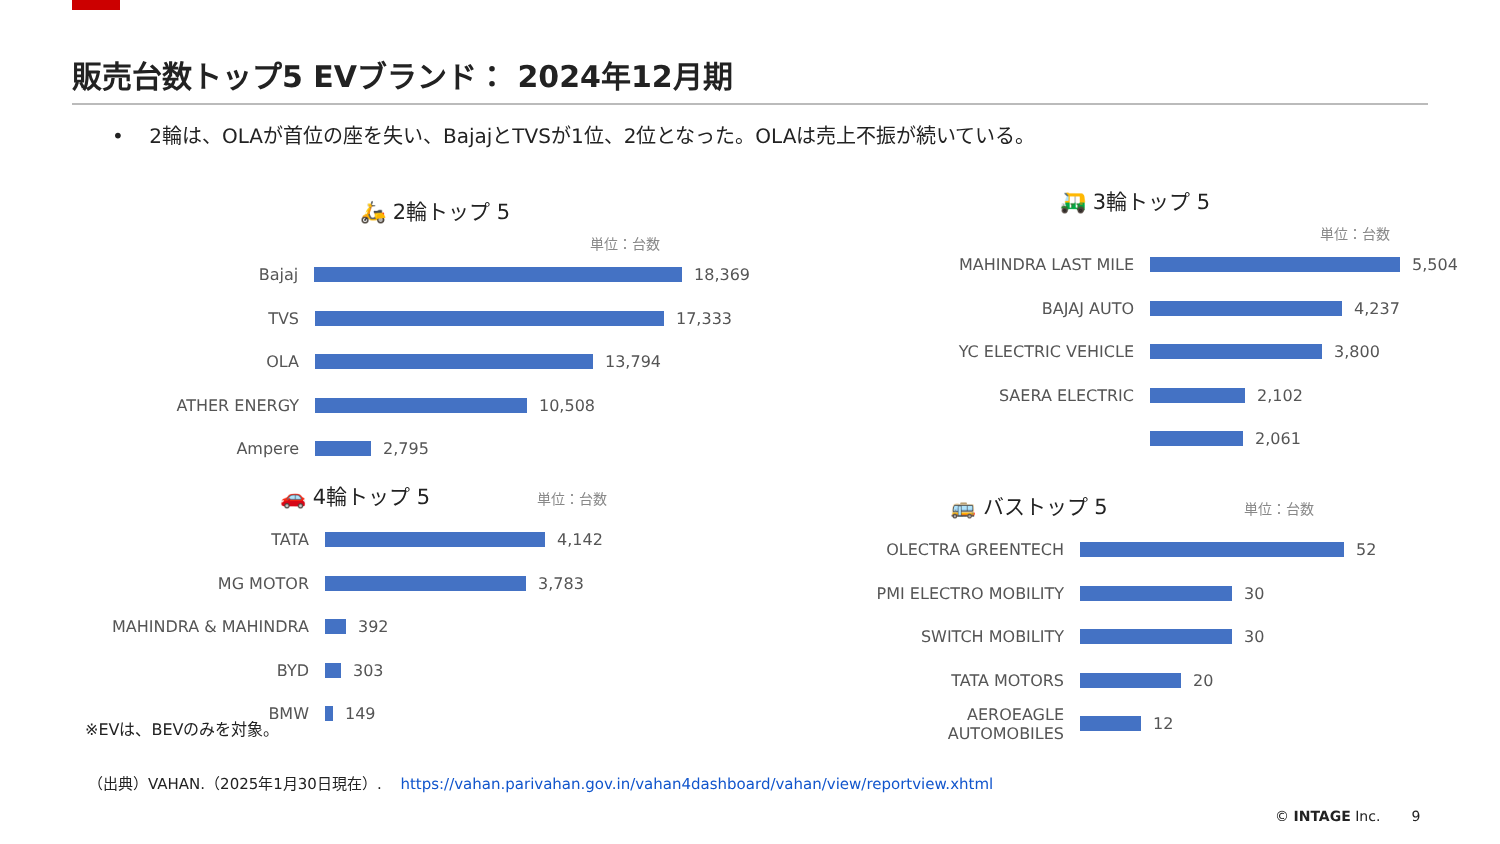販売台数トップ5 EVブランド： 2024年12月期
• 2輪は、OLAが首位の座を失い、BajajとTVSが1位、2位となった。OLAは売上不振が続いている。
🛵 2輪トップ 5
単位：台数
Bajaj
18,369
TVS
17,333
OLA
13,794
ATHER ENERGY
10,508
Ampere
2,795
🛺 3輪トップ 5
単位：台数
MAHINDRA LAST MILE
5,504
BAJAJ AUTO
4,237
YC ELECTRIC VEHICLE
3,800
SAERA ELECTRIC
2,102
2,061
🚗 4輪トップ 5 単位：台数
TATA
4,142
MG MOTOR
3,783
MAHINDRA & MAHINDRA
392
BYD
303
BMW
149
🚌 バストップ 5 単位：台数
OLECTRA GREENTECH
52
PMI ELECTRO MOBILITY
30
SWITCH MOBILITY
30
TATA MOTORS
20
AEROEAGLE AUTOMOBILES
12
※EVは、BEVのみを対象。
（出典）VAHAN.（2025年1月30日現在）. https://vahan.parivahan.gov.in/vahan4dashboard/vahan/view/reportview.xhtml
© INTAGE Inc. 9